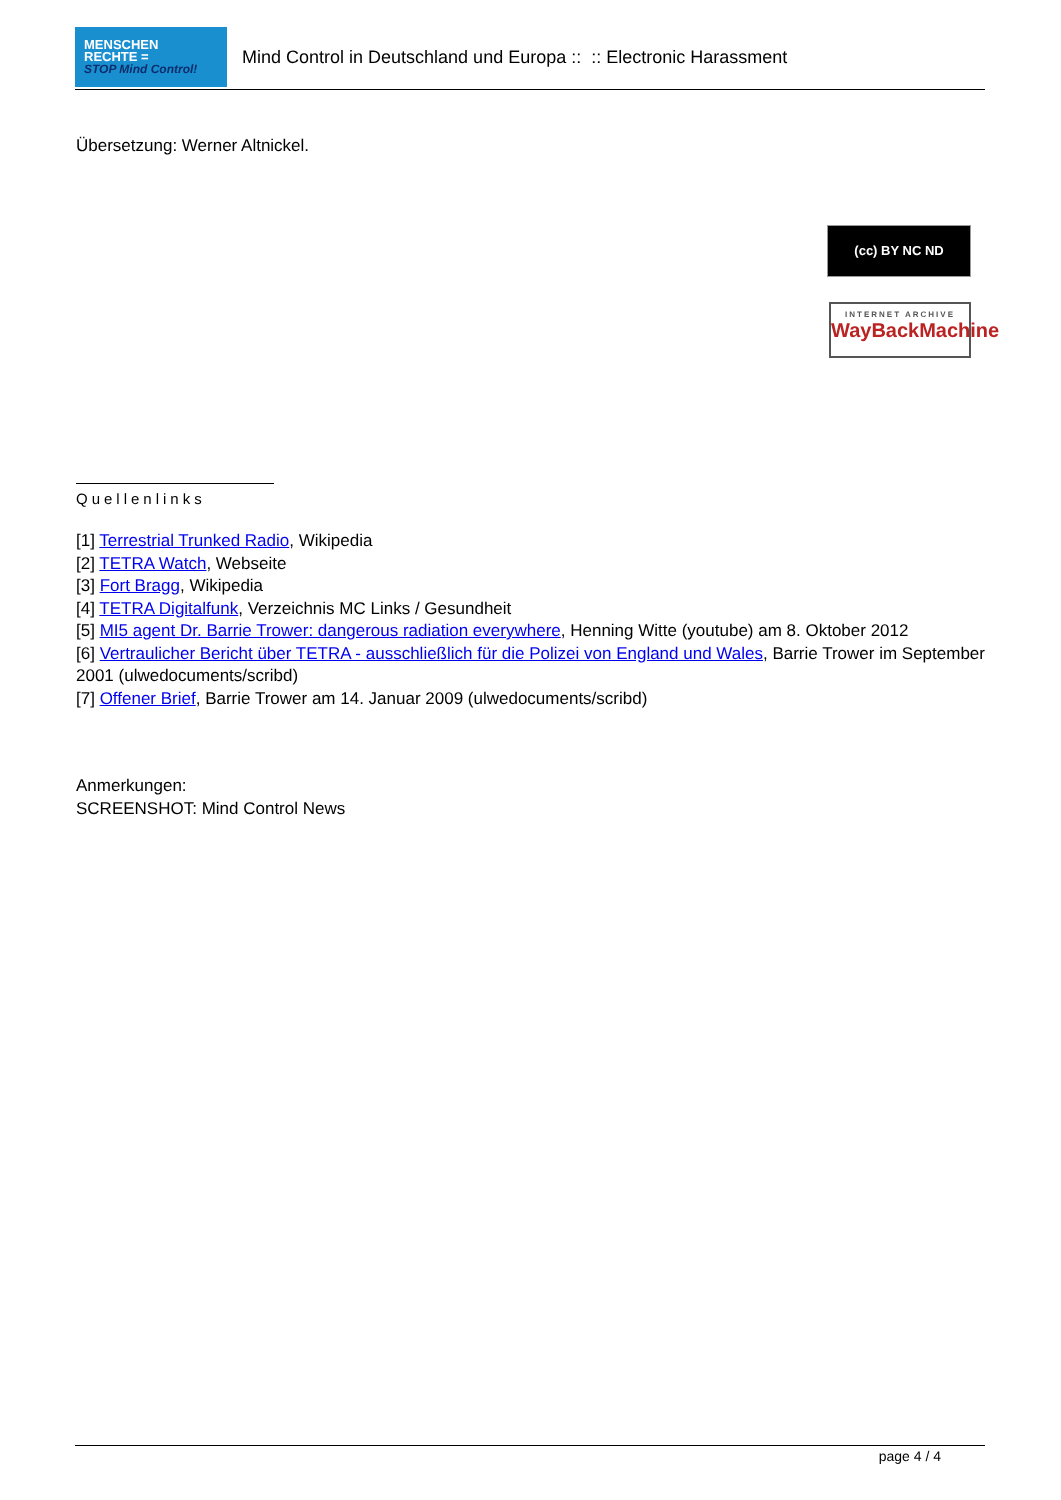MENSCHEN
RECHTE =
STOP Mind Control!
Mind Control in Deutschland und Europa :: :: Electronic Harassment
(cc) BY NC ND
INTERNET ARCHIVE
WayBackMachine
Übersetzung: Werner Altnickel.
Quellenlinks
[1] Terrestrial Trunked Radio, Wikipedia
[2] TETRA Watch, Webseite
[3] Fort Bragg, Wikipedia
[4] TETRA Digitalfunk, Verzeichnis MC Links / Gesundheit
[5] MI5 agent Dr. Barrie Trower: dangerous radiation everywhere, Henning Witte (youtube) am 8. Oktober 2012
[6] Vertraulicher Bericht über TETRA - ausschließlich für die Polizei von England und Wales, Barrie Trower im September 2001 (ulwedocuments/scribd)
[7] Offener Brief, Barrie Trower am 14. Januar 2009 (ulwedocuments/scribd)
Anmerkungen:
SCREENSHOT: Mind Control News
page 4 / 4